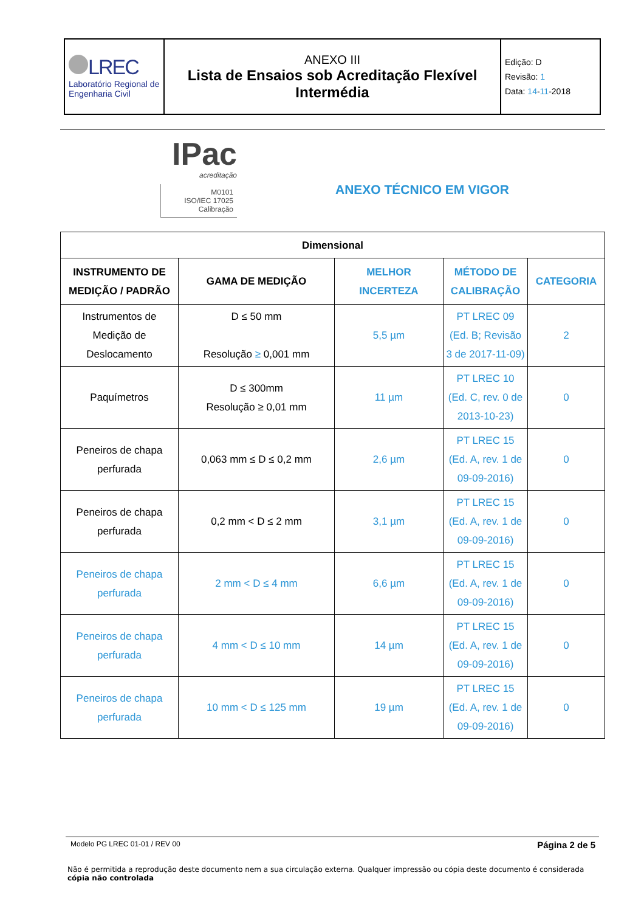| LREC Laboratório Regional de Engenharia Civil | ANEXO III Lista de Ensaios sob Acreditação Flexível Intermédia | Edição: D Revisão: 1 Data: 14 - 11 -2018 |
IPac
acreditação
M0101
ISO/IEC 17025
Calibração
ANEXO TÉCNICO EM VIGOR
| Dimensional | | | | |
| --- | --- | --- | --- | --- |
| INSTRUMENTO DE MEDIÇÃO / PADRÃO | GAMA DE MEDIÇÃO | MELHOR INCERTEZA | MÉTODO DE CALIBRAÇÃO | CATEGORIA |
| Instrumentos de Medição de Deslocamento | D ≤ 50 mm Resolução ≥ 0,001 mm | 5,5 µm | PT LREC 09 (Ed. B; Revisão 3 de 2017-11-09) | 2 |
| Paquímetros | D ≤ 300mm Resolução ≥ 0,01 mm | 11 µm | PT LREC 10 (Ed. C, rev. 0 de 2013-10-23) | 0 |
| Peneiros de chapa perfurada | 0,063 mm ≤ D ≤ 0,2 mm | 2,6 µm | PT LREC 15 (Ed. A, rev. 1 de 09-09-2016) | 0 |
| Peneiros de chapa perfurada | 0,2 mm < D ≤ 2 mm | 3,1 µm | PT LREC 15 (Ed. A, rev. 1 de 09-09-2016) | 0 |
| Peneiros de chapa perfurada | 2 mm < D ≤ 4 mm | 6,6 µm | PT LREC 15 (Ed. A, rev. 1 de 09-09-2016) | 0 |
| Peneiros de chapa perfurada | 4 mm < D ≤ 10 mm | 14 µm | PT LREC 15 (Ed. A, rev. 1 de 09-09-2016) | 0 |
| Peneiros de chapa perfurada | 10 mm < D ≤ 125 mm | 19 µm | PT LREC 15 (Ed. A, rev. 1 de 09-09-2016) | 0 |
Modelo PG LREC 01-01 / REV 00 Página 2 de 5
Não é permitida a reprodução deste documento nem a sua circulação externa. Qualquer impressão ou cópia deste documento é considerada cópia não controlada